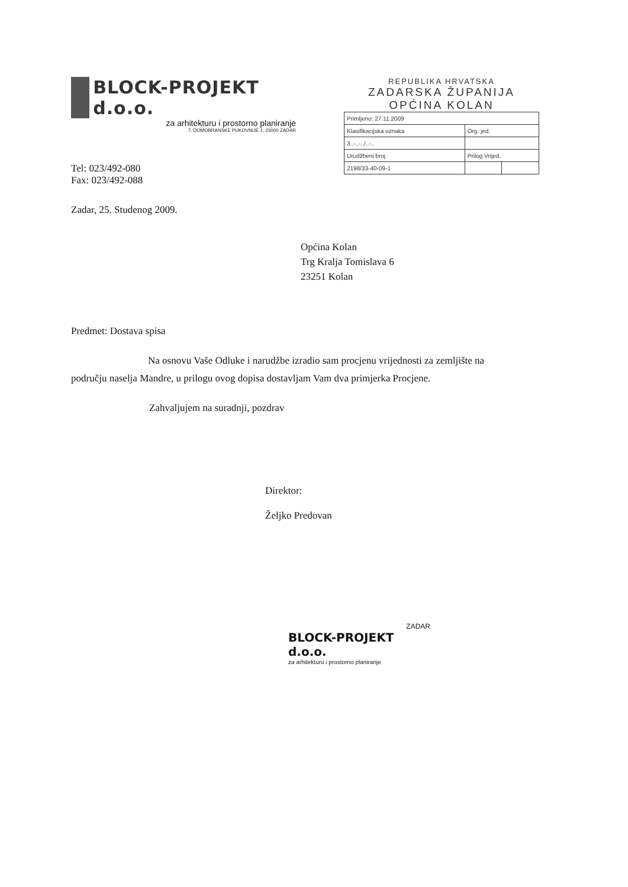BLOCK-PROJEKT d.o.o.
za arhitekturu i prostorno planiranje
7. DOMOBRANSKE PUKOVNIJE 1, 23000 ZADAR
Tel: 023/492-080
Fax: 023/492-088
Zadar, 25. Studenog 2009.
REPUBLIKA HRVATSKA
ZADARSKA ŽUPANIJA
OPĆINA KOLAN
| Primljeno: 27.11.2009 | | |
| Klasifikacijska oznaka | Org. jed. | |
| 3..-..-../..-.. | | |
| Urudžbeni broj | Prilog Vrijed. | |
| 2198/33-40-09-1 | | |
Općina Kolan
Trg Kralja Tomislava 6
23251 Kolan
Predmet: Dostava spisa
Na osnovu Vaše Odluke i narudžbe izradio sam procjenu vrijednosti za zemljište na području naselja Mandre, u prilogu ovog dopisa dostavljam Vam dva primjerka Procjene.
Zahvaljujem na suradnji, pozdrav
Direktor:
Željko Predovan
ZADAR
BLOCK-PROJEKT d.o.o.
za arhitekturu i prostorno planiranje